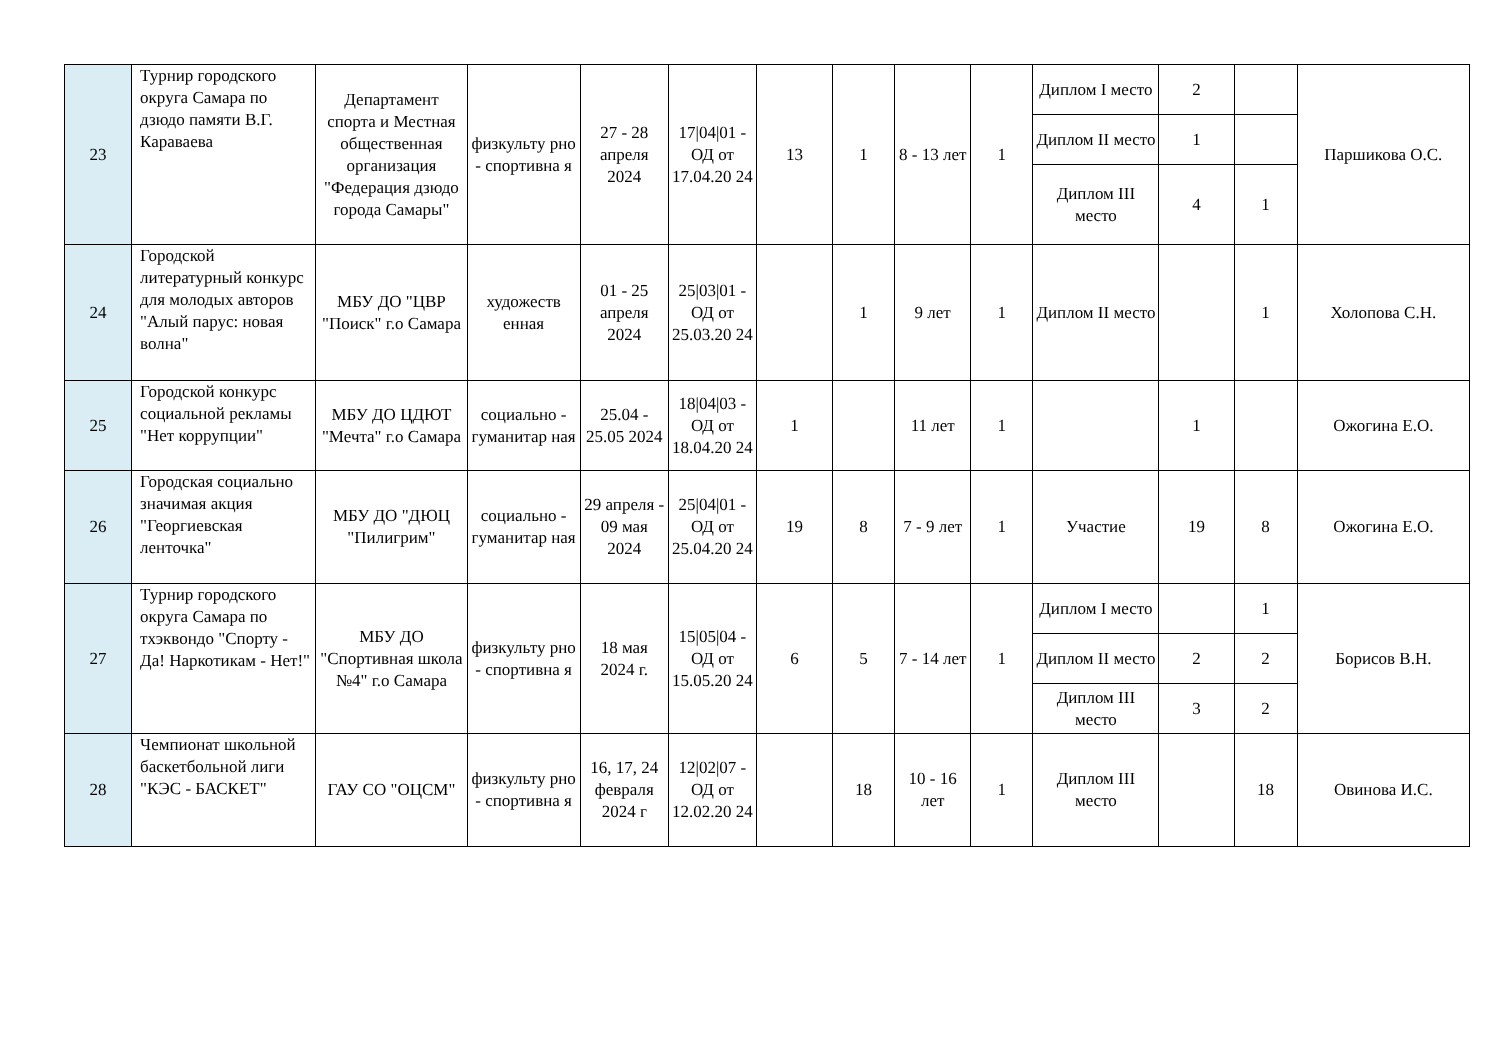| 23 | Турнир городского округа Самара по дзюдо памяти В.Г. Караваева | Департамент спорта и Местная общественная организация "Федерация дзюдо города Самары" | физкульту рно - спортивна я | 27 - 28 апреля 2024 | 17/04/01 - ОД от 17.04.20 24 | 13 | 1 | 8 - 13 лет | 1 | Диплом I место | 2 | | Паршикова О.С. |
| | | | | | | | | | | Диплом II место | 1 | | |
| | | | | | | | | | | Диплом III место | 4 | 1 | |
| 24 | Городской литературный конкурс для молодых авторов "Алый парус: новая волна" | МБУ ДО "ЦВР "Поиск" г.о Самара | художеств енная | 01 - 25 апреля 2024 | 25/03/01 - ОД от 25.03.20 24 | | 1 | 9 лет | 1 | Диплом II место | | 1 | Холопова С.Н. |
| 25 | Городской конкурс социальной рекламы "Нет коррупции" | МБУ ДО ЦДЮТ "Мечта" г.о Самара | социально - гуманитар ная | 25.04 - 25.05 2024 | 18/04/03 - ОД от 18.04.20 24 | 1 | | 11 лет | 1 | | 1 | | Ожогина Е.О. |
| 26 | Городская социально значимая акция "Георгиевская ленточка" | МБУ ДО "ДЮЦ "Пилигрим" | социально - гуманитар ная | 29 апреля - 09 мая 2024 | 25/04/01 - ОД от 25.04.20 24 | 19 | 8 | 7 - 9 лет | 1 | Участие | 19 | 8 | Ожогина Е.О. |
| 27 | Турнир городского округа Самара по тхэквондо "Спорту - Да! Наркотикам - Нет!" | МБУ ДО "Спортивная школа №4" г.о Самара | физкульту рно - спортивна я | 18 мая 2024 г. | 15/05/04 - ОД от 15.05.20 24 | 6 | 5 | 7 - 14 лет | 1 | Диплом I место | | 1 | Борисов В.Н. |
| | | | | | | | | | | Диплом II место | 2 | 2 | |
| | | | | | | | | | | Диплом III место | 3 | 2 | |
| 28 | Чемпионат школьной баскетбольной лиги "КЭС - БАСКЕТ" | ГАУ СО "ОЦСМ" | физкульту рно - спортивна я | 16, 17, 24 февраля 2024 г | 12/02/07 - ОД от 12.02.20 24 | | 18 | 10 - 16 лет | 1 | Диплом III место | | 18 | Овинова И.С. |